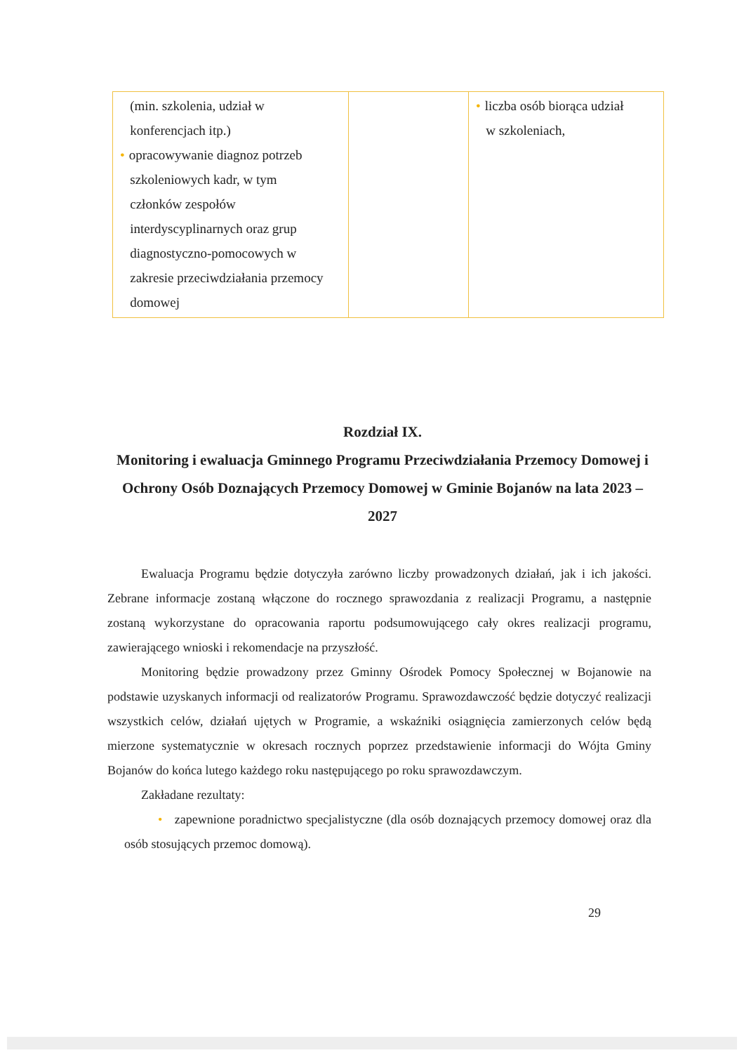| (min. szkolenia, udział w konferencjach itp.) • opracowywanie diagnoz potrzeb szkoleniowych kadr, w tym członków zespołów interdyscyplinarnych oraz grup diagnostyczno-pomocowych w zakresie przeciwdziałania przemocy domowej | | • liczba osób biorąca udział w szkoleniach, |
Rozdział IX.
Monitoring i ewaluacja Gminnego Programu Przeciwdziałania Przemocy Domowej i Ochrony Osób Doznających Przemocy Domowej w Gminie Bojanów na lata 2023 – 2027
Ewaluacja Programu będzie dotyczyła zarówno liczby prowadzonych działań, jak i ich jakości. Zebrane informacje zostaną włączone do rocznego sprawozdania z realizacji Programu, a następnie zostaną wykorzystane do opracowania raportu podsumowującego cały okres realizacji programu, zawierającego wnioski i rekomendacje na przyszłość.
Monitoring będzie prowadzony przez Gminny Ośrodek Pomocy Społecznej w Bojanowie na podstawie uzyskanych informacji od realizatorów Programu. Sprawozdawczość będzie dotyczyć realizacji wszystkich celów, działań ujętych w Programie, a wskaźniki osiągnięcia zamierzonych celów będą mierzone systematycznie w okresach rocznych poprzez przedstawienie informacji do Wójta Gminy Bojanów do końca lutego każdego roku następującego po roku sprawozdawczym.
Zakładane rezultaty:
• zapewnione poradnictwo specjalistyczne (dla osób doznających przemocy domowej oraz dla osób stosujących przemoc domową).
29